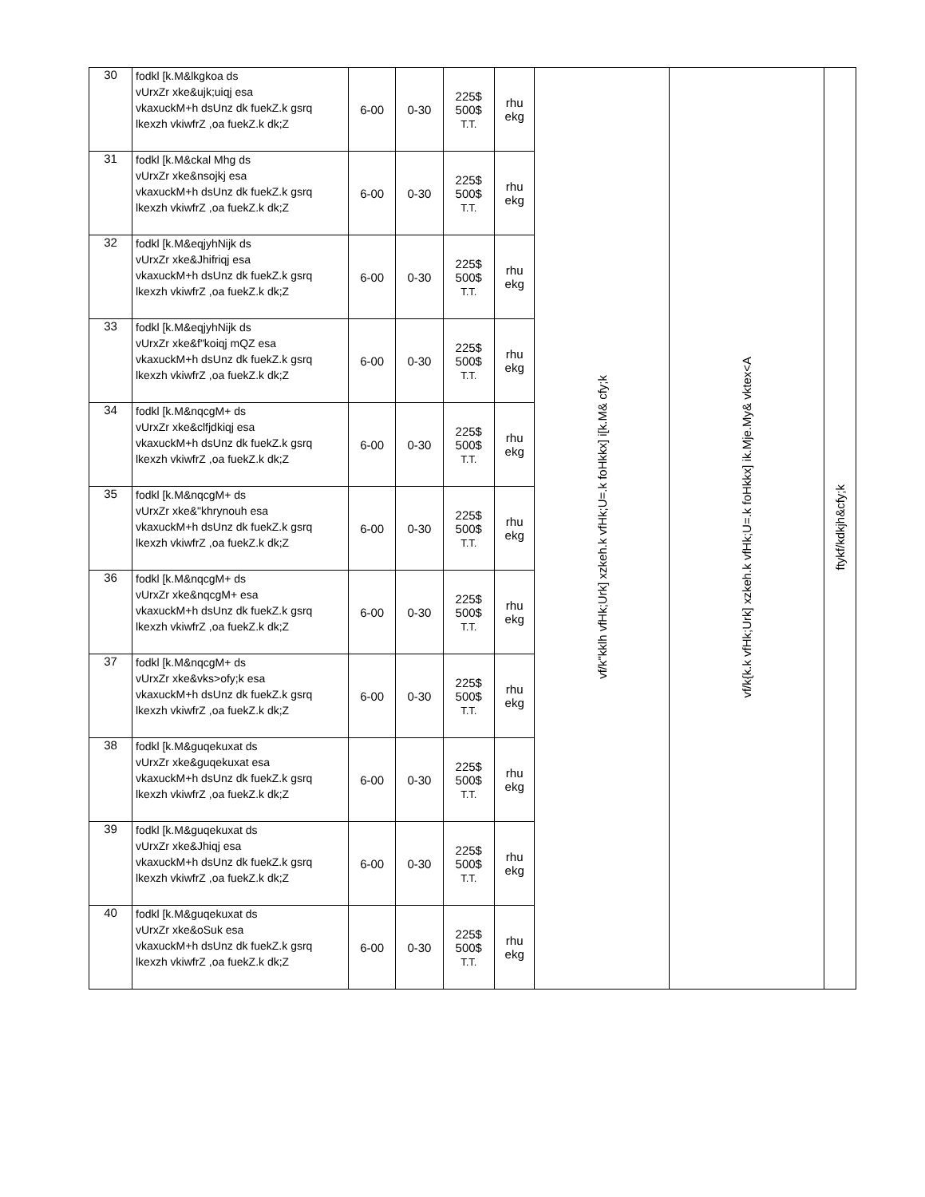| 30 | fodkl [k.M&lkgkoa ds vUrxZr xke&ujk;uiqj esa vkaxuckM+h dsUnz dk fuekZ.k gsrq lkexzh vkiwfrZ ,oa fuekZ.k dk;Z | 6-00 | 0-30 | 225$ 500$ T.T. | rhu ekg | vf/k"kklh vfHk;Urk] xzkeh.k vfHk;U=.k foHkkx] i[k.M& cfy;k | vf/k{k.k vfHk;Urk] xzkeh.k vfHk;U=.k foHkkx] ik.Mje.My& vktex<A | ftykf/kdkjh&cfy;k |
| 31 | fodkl [k.M&ckal Mhg ds vUrxZr xke&nsojkj esa vkaxuckM+h dsUnz dk fuekZ.k gsrq lkexzh vkiwfrZ ,oa fuekZ.k dk;Z | 6-00 | 0-30 | 225$ 500$ T.T. | rhu ekg | | | |
| 32 | fodkl [k.M&eqjyhNijk ds vUrxZr xke&Jhifriqj esa vkaxuckM+h dsUnz dk fuekZ.k gsrq lkexzh vkiwfrZ ,oa fuekZ.k dk;Z | 6-00 | 0-30 | 225$ 500$ T.T. | rhu ekg | | | |
| 33 | fodkl [k.M&eqjyhNijk ds vUrxZr xke&f"koiqj mQZ esa vkaxuckM+h dsUnz dk fuekZ.k gsrq lkexzh vkiwfrZ ,oa fuekZ.k dk;Z | 6-00 | 0-30 | 225$ 500$ T.T. | rhu ekg | | | |
| 34 | fodkl [k.M&nqcgM+ ds vUrxZr xke&clfjdkiqj esa vkaxuckM+h dsUnz dk fuekZ.k gsrq lkexzh vkiwfrZ ,oa fuekZ.k dk;Z | 6-00 | 0-30 | 225$ 500$ T.T. | rhu ekg | | | |
| 35 | fodkl [k.M&nqcgM+ ds vUrxZr xke&"khrynouh esa vkaxuckM+h dsUnz dk fuekZ.k gsrq lkexzh vkiwfrZ ,oa fuekZ.k dk;Z | 6-00 | 0-30 | 225$ 500$ T.T. | rhu ekg | | | |
| 36 | fodkl [k.M&nqcgM+ ds vUrxZr xke&nqcgM+ esa vkaxuckM+h dsUnz dk fuekZ.k gsrq lkexzh vkiwfrZ ,oa fuekZ.k dk;Z | 6-00 | 0-30 | 225$ 500$ T.T. | rhu ekg | | | |
| 37 | fodkl [k.M&nqcgM+ ds vUrxZr xke&vks>ofy;k esa vkaxuckM+h dsUnz dk fuekZ.k gsrq lkexzh vkiwfrZ ,oa fuekZ.k dk;Z | 6-00 | 0-30 | 225$ 500$ T.T. | rhu ekg | | | |
| 38 | fodkl [k.M&guqekuxat ds vUrxZr xke&guqekuxat esa vkaxuckM+h dsUnz dk fuekZ.k gsrq lkexzh vkiwfrZ ,oa fuekZ.k dk;Z | 6-00 | 0-30 | 225$ 500$ T.T. | rhu ekg | | | |
| 39 | fodkl [k.M&guqekuxat ds vUrxZr xke&Jhiqj esa vkaxuckM+h dsUnz dk fuekZ.k gsrq lkexzh vkiwfrZ ,oa fuekZ.k dk;Z | 6-00 | 0-30 | 225$ 500$ T.T. | rhu ekg | | | |
| 40 | fodkl [k.M&guqekuxat ds vUrxZr xke&oSuk esa vkaxuckM+h dsUnz dk fuekZ.k gsrq lkexzh vkiwfrZ ,oa fuekZ.k dk;Z | 6-00 | 0-30 | 225$ 500$ T.T. | rhu ekg | | | |